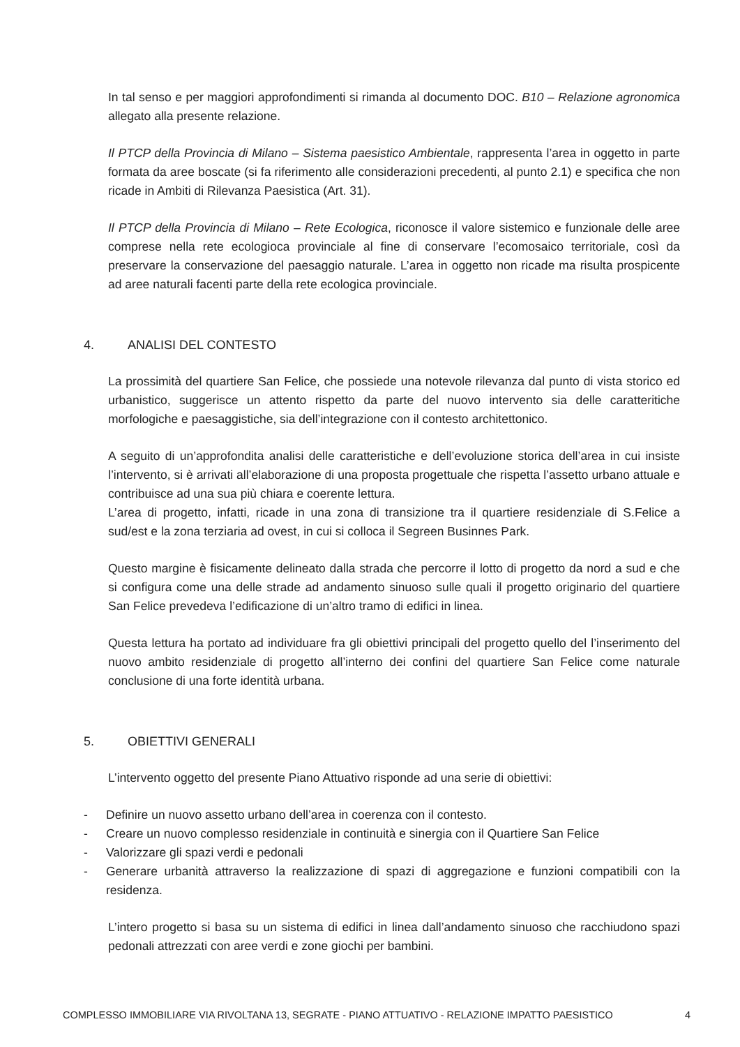In tal senso e per maggiori approfondimenti si rimanda al documento DOC. B10 – Relazione agronomica allegato alla presente relazione.
Il PTCP della Provincia di Milano – Sistema paesistico Ambientale, rappresenta l’area in oggetto in parte formata da aree boscate (si fa riferimento alle considerazioni precedenti, al punto 2.1) e specifica che non ricade in Ambiti di Rilevanza Paesistica (Art. 31).
Il PTCP della Provincia di Milano – Rete Ecologica, riconosce il valore sistemico e funzionale delle aree comprese nella rete ecologioca provinciale al fine di conservare l’ecomosaico territoriale, così da preservare la conservazione del paesaggio naturale. L’area in oggetto non ricade ma risulta prospicente ad aree naturali facenti parte della rete ecologica provinciale.
4. ANALISI DEL CONTESTO
La prossimità del quartiere San Felice, che possiede una notevole rilevanza dal punto di vista storico ed urbanistico, suggerisce un attento rispetto da parte del nuovo intervento sia delle caratteritiche morfologiche e paesaggistiche, sia dell’integrazione con il contesto architettonico.
A seguito di un’approfondita analisi delle caratteristiche e dell’evoluzione storica dell’area in cui insiste l’intervento, si è arrivati all’elaborazione di una proposta progettuale che rispetta l’assetto urbano attuale e contribuisce ad una sua più chiara e coerente lettura.
L’area di progetto, infatti, ricade in una zona di transizione tra il quartiere residenziale di S.Felice a sud/est e la zona terziaria ad ovest, in cui si colloca il Segreen Businnes Park.
Questo margine è fisicamente delineato dalla strada che percorre il lotto di progetto da nord a sud e che si configura come una delle strade ad andamento sinuoso sulle quali il progetto originario del quartiere San Felice prevedeva l’edificazione di un’altro tramo di edifici in linea.
Questa lettura ha portato ad individuare fra gli obiettivi principali del progetto quello del l’inserimento del nuovo ambito residenziale di progetto all’interno dei confini del quartiere San Felice come naturale conclusione di una forte identità urbana.
5. OBIETTIVI GENERALI
L’intervento oggetto del presente Piano Attuativo risponde ad una serie di obiettivi:
- Definire un nuovo assetto urbano dell’area in coerenza con il contesto.
- Creare un nuovo complesso residenziale in continuità e sinergia con il Quartiere San Felice
- Valorizzare gli spazi verdi e pedonali
- Generare urbanità attraverso la realizzazione di spazi di aggregazione e funzioni compatibili con la residenza.
L’intero progetto si basa su un sistema di edifici in linea dall’andamento sinuoso che racchiudono spazi pedonali attrezzati con aree verdi e zone giochi per bambini.
COMPLESSO IMMOBILIARE VIA RIVOLTANA 13, SEGRATE - PIANO ATTUATIVO - RELAZIONE IMPATTO PAESISTICO 4